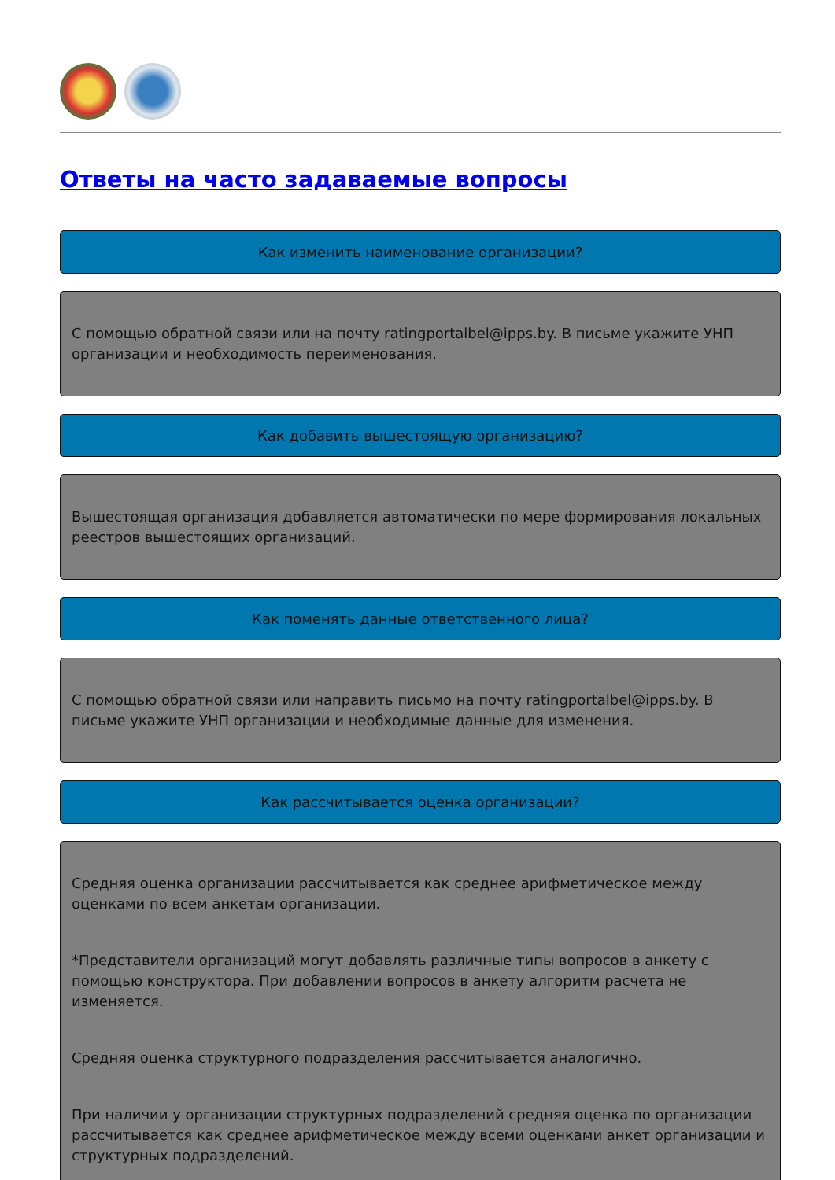Ответы на часто задаваемые вопросы
Как изменить наименование организации?
С помощью обратной связи или на почту ratingportalbel@ipps.by. В письме укажите УНП организации и необходимость переименования.
Как добавить вышестоящую организацию?
Вышестоящая организация добавляется автоматически по мере формирования локальных реестров вышестоящих организаций.
Как поменять данные ответственного лица?
С помощью обратной связи или направить письмо на почту ratingportalbel@ipps.by. В письме укажите УНП организации и необходимые данные для изменения.
Как рассчитывается оценка организации?
Средняя оценка организации рассчитывается как среднее арифметическое между оценками по всем анкетам организации.
*Представители организаций могут добавлять различные типы вопросов в анкету с помощью конструктора. При добавлении вопросов в анкету алгоритм расчета не изменяется.
Средняя оценка структурного подразделения рассчитывается аналогично.
При наличии у организации структурных подразделений средняя оценка по организации рассчитывается как среднее арифметическое между всеми оценками анкет организации и структурных подразделений.